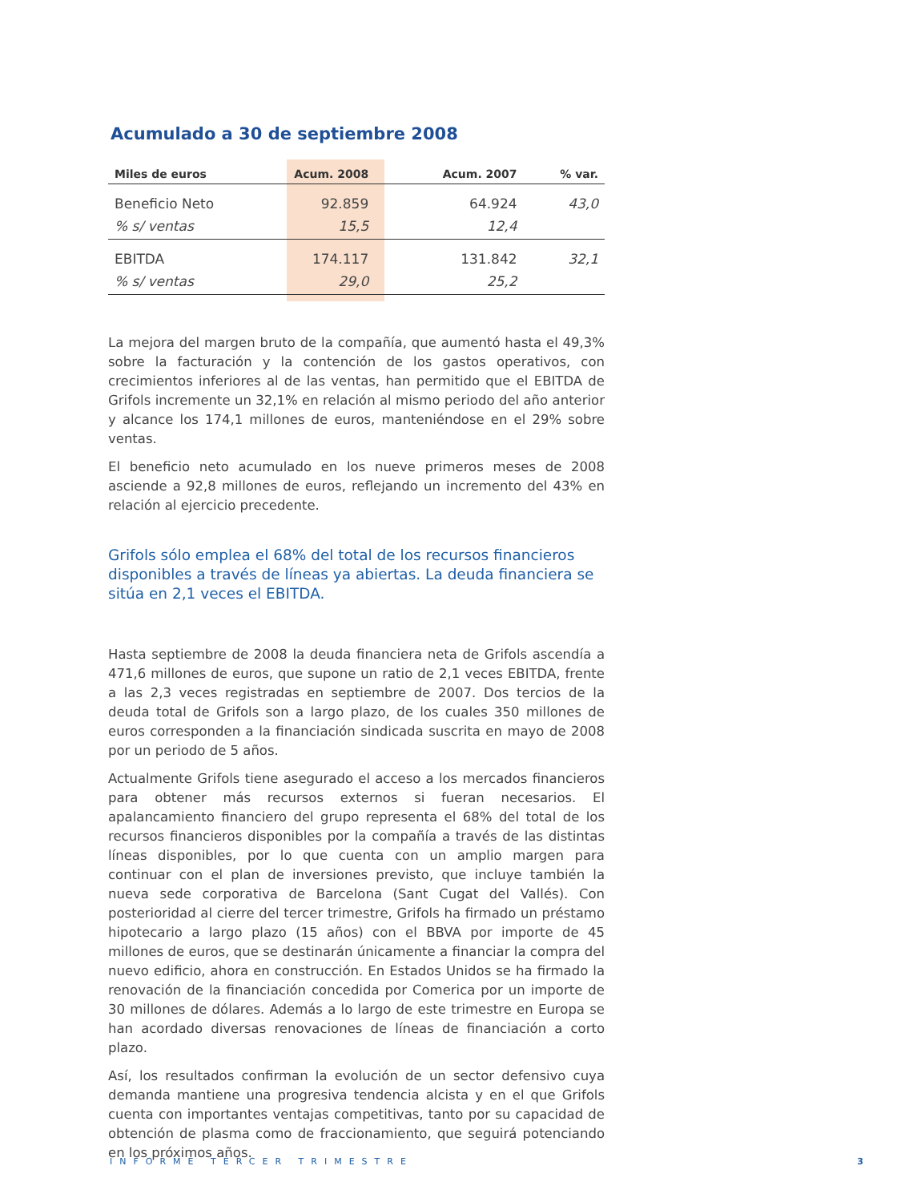Acumulado a 30 de septiembre 2008
| Miles de euros | Acum. 2008 | Acum. 2007 | % var. |
| --- | --- | --- | --- |
| Beneficio Neto | 92.859 | 64.924 | 43,0 |
| % s/ ventas | 15,5 | 12,4 | |
| EBITDA | 174.117 | 131.842 | 32,1 |
| % s/ ventas | 29,0 | 25,2 | |
La mejora del margen bruto de la compañía, que aumentó hasta el 49,3% sobre la facturación y la contención de los gastos operativos, con crecimientos inferiores al de las ventas, han permitido que el EBITDA de Grifols incremente un 32,1% en relación al mismo periodo del año anterior y alcance los 174,1 millones de euros, manteniéndose en el 29% sobre ventas.
El beneficio neto acumulado en los nueve primeros meses de 2008 asciende a 92,8 millones de euros, reflejando un incremento del 43% en relación al ejercicio precedente.
Grifols sólo emplea el 68% del total de los recursos financieros disponibles a través de líneas ya abiertas. La deuda financiera se sitúa en 2,1 veces el EBITDA.
Hasta septiembre de 2008 la deuda financiera neta de Grifols ascendía a 471,6 millones de euros, que supone un ratio de 2,1 veces EBITDA, frente a las 2,3 veces registradas en septiembre de 2007. Dos tercios de la deuda total de Grifols son a largo plazo, de los cuales 350 millones de euros corresponden a la financiación sindicada suscrita en mayo de 2008 por un periodo de 5 años.
Actualmente Grifols tiene asegurado el acceso a los mercados financieros para obtener más recursos externos si fueran necesarios. El apalancamiento financiero del grupo representa el 68% del total de los recursos financieros disponibles por la compañía a través de las distintas líneas disponibles, por lo que cuenta con un amplio margen para continuar con el plan de inversiones previsto, que incluye también la nueva sede corporativa de Barcelona (Sant Cugat del Vallés). Con posterioridad al cierre del tercer trimestre, Grifols ha firmado un préstamo hipotecario a largo plazo (15 años) con el BBVA por importe de 45 millones de euros, que se destinarán únicamente a financiar la compra del nuevo edificio, ahora en construcción. En Estados Unidos se ha firmado la renovación de la financiación concedida por Comerica por un importe de 30 millones de dólares. Además a lo largo de este trimestre en Europa se han acordado diversas renovaciones de líneas de financiación a corto plazo.
Así, los resultados confirman la evolución de un sector defensivo cuya demanda mantiene una progresiva tendencia alcista y en el que Grifols cuenta con importantes ventajas competitivas, tanto por su capacidad de obtención de plasma como de fraccionamiento, que seguirá potenciando en los próximos años.
INFORME TERCER TRIMESTRE 3